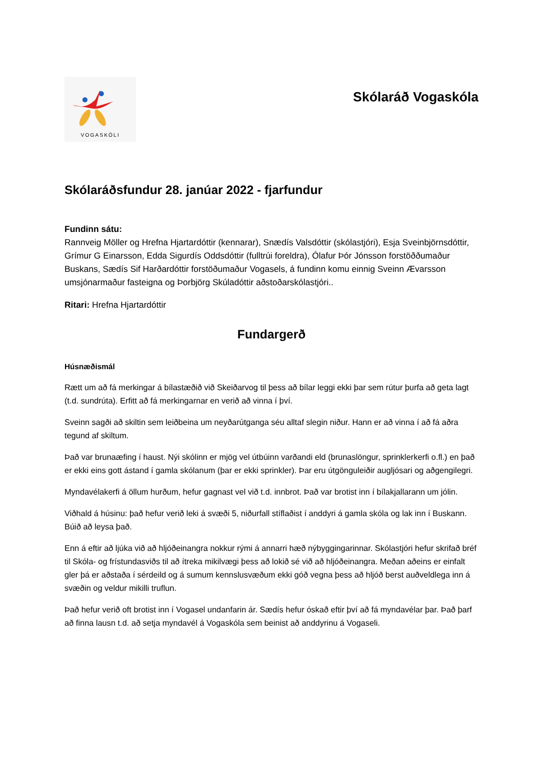VOGASKÓLI
Skólaráð Vogaskóla
Skólaráðsfundur 28. janúar 2022 - fjarfundur
Fundinn sátu:
Rannveig Möller og Hrefna Hjartardóttir (kennarar), Snædís Valsdóttir (skólastjóri), Esja Sveinbjörnsdóttir, Grímur G Einarsson, Edda Sigurdís Oddsdóttir (fulltrúi foreldra), Ólafur Þór Jónsson forstöððumaður Buskans, Sædís Sif Harðardóttir forstöðumaður Vogasels, á fundinn komu einnig Sveinn Ævarsson umsjónarmaður fasteigna og Þorbjörg Skúladóttir aðstoðarskólastjóri..
Ritari: Hrefna Hjartardóttir
Fundargerð
Húsnæðismál
Rætt um að fá merkingar á bílastæðið við Skeiðarvog til þess að bílar leggi ekki þar sem rútur þurfa að geta lagt (t.d. sundrúta). Erfitt að fá merkingarnar en verið að vinna í því.
Sveinn sagði að skiltin sem leiðbeina um neyðarútganga séu alltaf slegin niður. Hann er að vinna í að fá aðra tegund af skiltum.
Það var brunaæfing í haust. Nýi skólinn er mjög vel útbúinn varðandi eld (brunaslöngur, sprinklerkerfi o.fl.) en það er ekki eins gott ástand í gamla skólanum (þar er ekki sprinkler). Þar eru útgönguleiðir augljósari og aðgengilegri.
Myndavélakerfi á öllum hurðum, hefur gagnast vel við t.d. innbrot. Það var brotist inn í bílakjallarann um jólin.
Viðhald á húsinu: það hefur verið leki á svæði 5, niðurfall stíflaðist í anddyri á gamla skóla og lak inn í Buskann. Búið að leysa það.
Enn á eftir að ljúka við að hljóðeinangra nokkur rými á annarri hæð nýbyggingarinnar. Skólastjóri hefur skrifað bréf til Skóla- og frístundasviðs til að ítreka mikilvægi þess að lokið sé við að hljóðeinangra. Meðan aðeins er einfalt gler þá er aðstaða í sérdeild og á sumum kennslusvæðum ekki góð vegna þess að hljóð berst auðveldlega inn á svæðin og veldur mikilli truflun.
Það hefur verið oft brotist inn í Vogasel undanfarin ár. Sædís hefur óskað eftir því að fá myndavélar þar. Það þarf að finna lausn t.d. að setja myndavél á Vogaskóla sem beinist að anddyrinu á Vogaseli.